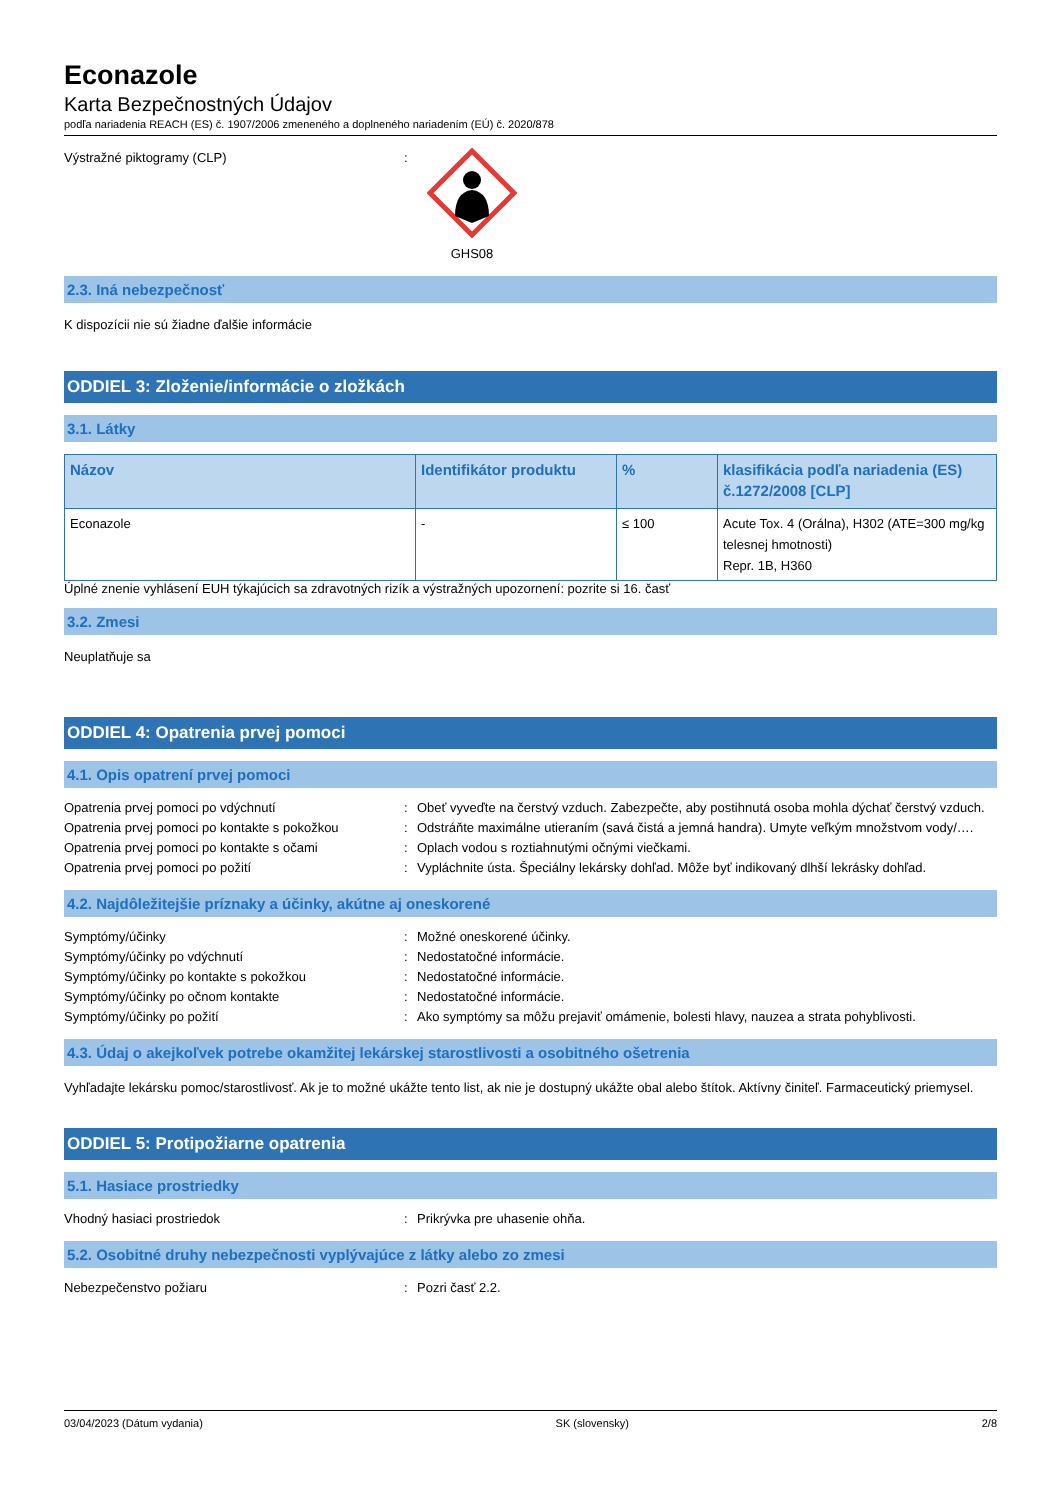Econazole
Karta Bezpečnostných Údajov
podľa nariadenia REACH (ES) č. 1907/2006 zmeneného a doplneného nariadením (EÚ) č. 2020/878
Výstražné piktogramy (CLP) : GHS08
2.3. Iná nebezpečnosť
K dispozícii nie sú žiadne ďalšie informácie
ODDIEL 3: Zloženie/informácie o zložkách
3.1. Látky
| Názov | Identifikátor produktu | % | klasifikácia podľa nariadenia (ES) č.1272/2008 [CLP] |
| --- | --- | --- | --- |
| Econazole | - | ≤ 100 | Acute Tox. 4 (Orálna), H302 (ATE=300 mg/kg telesnej hmotnosti) Repr. 1B, H360 |
Úplné znenie vyhlásení EUH týkajúcich sa zdravotných rizík a výstražných upozornení: pozrite si 16. časť
3.2. Zmesi
Neuplatňuje sa
ODDIEL 4: Opatrenia prvej pomoci
4.1. Opis opatrení prvej pomoci
Opatrenia prvej pomoci po vdýchnutí : Obeť vyveďte na čerstvý vzduch. Zabezpečte, aby postihnutá osoba mohla dýchať čerstvý vzduch.
Opatrenia prvej pomoci po kontakte s pokožkou
: Odstráňte maximálne utieraním (savá čistá a jemná handra). Umyte veľkým množstvom vody/….
Opatrenia prvej pomoci po kontakte s očami : Oplach vodou s roztiahnutými očnými viečkami.
Opatrenia prvej pomoci po požití : Vypláchnite ústa. Špeciálny lekársky dohľad. Môže byť indikovaný dlhší lekrásky dohľad.
4.2. Najdôležitejšie príznaky a účinky, akútne aj oneskorené
Symptómy/účinky : Možné oneskorené účinky.
Symptómy/účinky po vdýchnutí : Nedostatočné informácie.
Symptómy/účinky po kontakte s pokožkou : Nedostatočné informácie.
Symptómy/účinky po očnom kontakte : Nedostatočné informácie.
Symptómy/účinky po požití : Ako symptómy sa môžu prejaviť omámenie, bolesti hlavy, nauzea a strata pohyblivosti.
4.3. Údaj o akejkoľvek potrebe okamžitej lekárskej starostlivosti a osobitného ošetrenia
Vyhľadajte lekársku pomoc/starostlivosť. Ak je to možné ukážte tento list, ak nie je dostupný ukážte obal alebo štítok. Aktívny činiteľ. Farmaceutický priemysel.
ODDIEL 5: Protipožiarne opatrenia
5.1. Hasiace prostriedky
Vhodný hasiaci prostriedok : Prikrývka pre uhasenie ohňa.
5.2. Osobitné druhy nebezpečnosti vyplývajúce z látky alebo zo zmesi
Nebezpečenstvo požiaru : Pozri časť 2.2.
03/04/2023 (Dátum vydania) SK (slovensky) 2/8